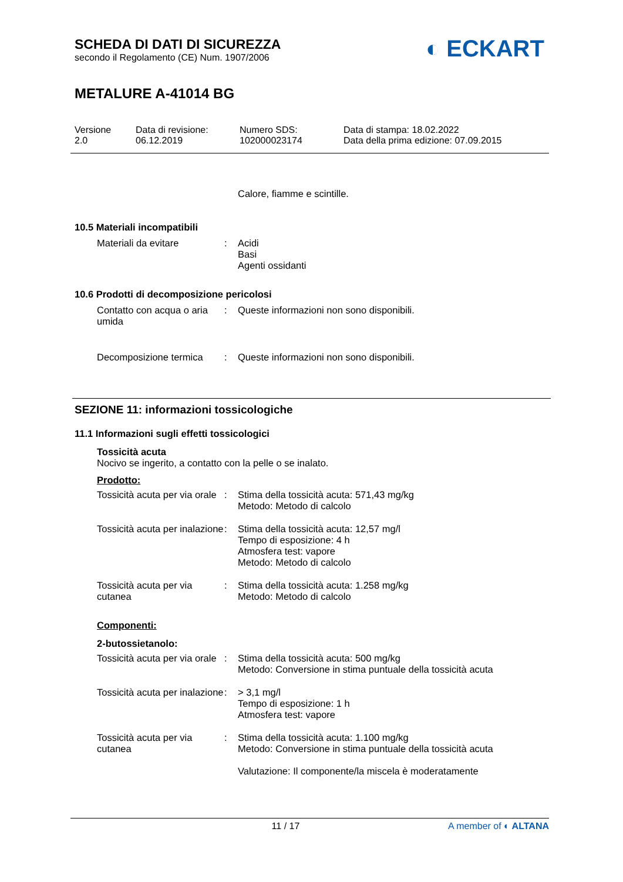SCHEDA DI DATI DI SICUREZZA
secondo il Regolamento (CE) Num. 1907/2006
METALURE A-41014 BG
◐ ECKART
Versione
2.0
Data di revisione:
06.12.2019
Numero SDS:
102000023174
Data di stampa: 18.02.2022
Data della prima edizione: 07.09.2015
Calore, fiamme e scintille.
10.5 Materiali incompatibili
Materiali da evitare : Acidi
Basi
Agenti ossidanti
10.6 Prodotti di decomposizione pericolosi
Contatto con acqua o aria umida
: Queste informazioni non sono disponibili.
Decomposizione termica : Queste informazioni non sono disponibili.
SEZIONE 11: informazioni tossicologiche
11.1 Informazioni sugli effetti tossicologici
Tossicità acuta
Nocivo se ingerito, a contatto con la pelle o se inalato.
Prodotto:
Tossicità acuta per via orale
: Stima della tossicità acuta: 571,43 mg/kg
Metodo: Metodo di calcolo
Tossicità acuta per inalazione
: Stima della tossicità acuta: 12,57 mg/l
Tempo di esposizione: 4 h
Atmosfera test: vapore
Metodo: Metodo di calcolo
Tossicità acuta per via cutanea
: Stima della tossicità acuta: 1.258 mg/kg
Metodo: Metodo di calcolo
Componenti:
2-butossietanolo:
Tossicità acuta per via orale
: Stima della tossicità acuta: 500 mg/kg
Metodo: Conversione in stima puntuale della tossicità acuta
Tossicità acuta per inalazione
: > 3,1 mg/l
Tempo di esposizione: 1 h
Atmosfera test: vapore
Tossicità acuta per via cutanea
: Stima della tossicità acuta: 1.100 mg/kg
Metodo: Conversione in stima puntuale della tossicità acuta
Valutazione: Il componente/la miscela è moderatamente
11 / 17 A member of ◐ ALTANA